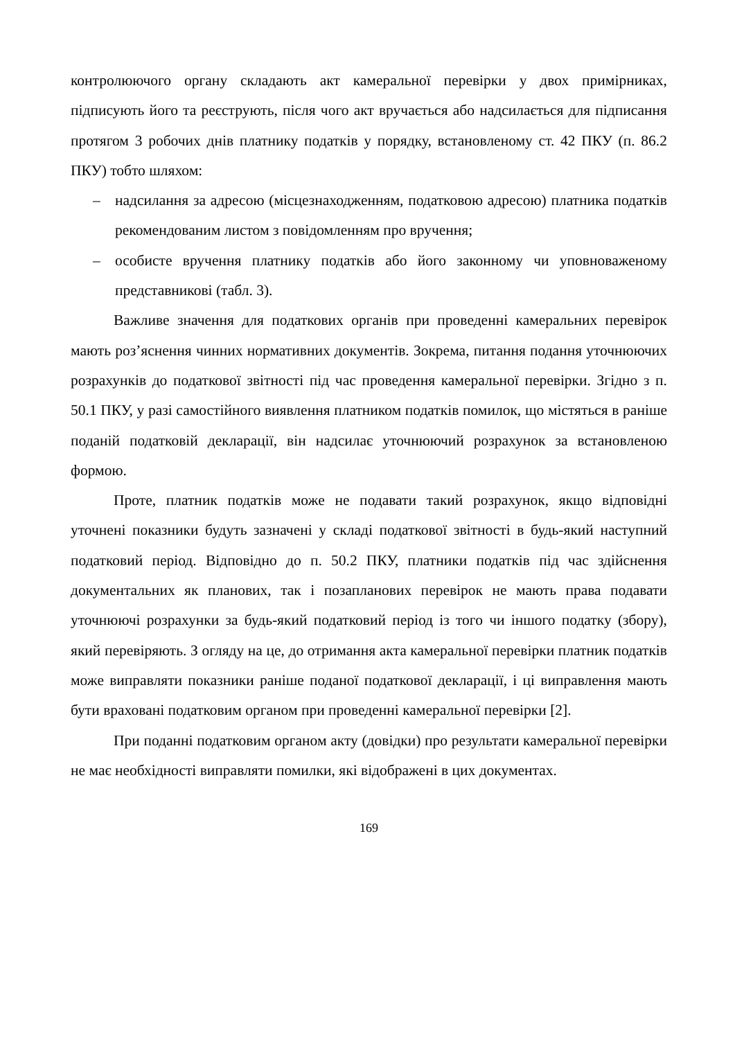контролюючого органу складають акт камеральної перевірки у двох примірниках, підписують його та реєструють, після чого акт вручається або надсилається для підписання протягом 3 робочих днів платнику податків у порядку, встановленому ст. 42 ПКУ (п. 86.2 ПКУ) тобто шляхом:
– надсилання за адресою (місцезнаходженням, податковою адресою) платника податків рекомендованим листом з повідомленням про вручення;
– особисте вручення платнику податків або його законному чи уповноваженому представникові (табл. 3).
Важливе значення для податкових органів при проведенні камеральних перевірок мають роз’яснення чинних нормативних документів. Зокрема, питання подання уточнюючих розрахунків до податкової звітності під час проведення камеральної перевірки. Згідно з п. 50.1 ПКУ, у разі самостійного виявлення платником податків помилок, що містяться в раніше поданій податковій декларації, він надсилає уточнюючий розрахунок за встановленою формою.
Проте, платник податків може не подавати такий розрахунок, якщо відповідні уточнені показники будуть зазначені у складі податкової звітності в будь-який наступний податковий період. Відповідно до п. 50.2 ПКУ, платники податків під час здійснення документальних як планових, так і позапланових перевірок не мають права подавати уточнюючі розрахунки за будь-який податковий період із того чи іншого податку (збору), який перевіряють. З огляду на це, до отримання акта камеральної перевірки платник податків може виправляти показники раніше поданої податкової декларації, і ці виправлення мають бути враховані податковим органом при проведенні камеральної перевірки [2].
При поданні податковим органом акту (довідки) про результати камеральної перевірки не має необхідності виправляти помилки, які відображені в цих документах.
169